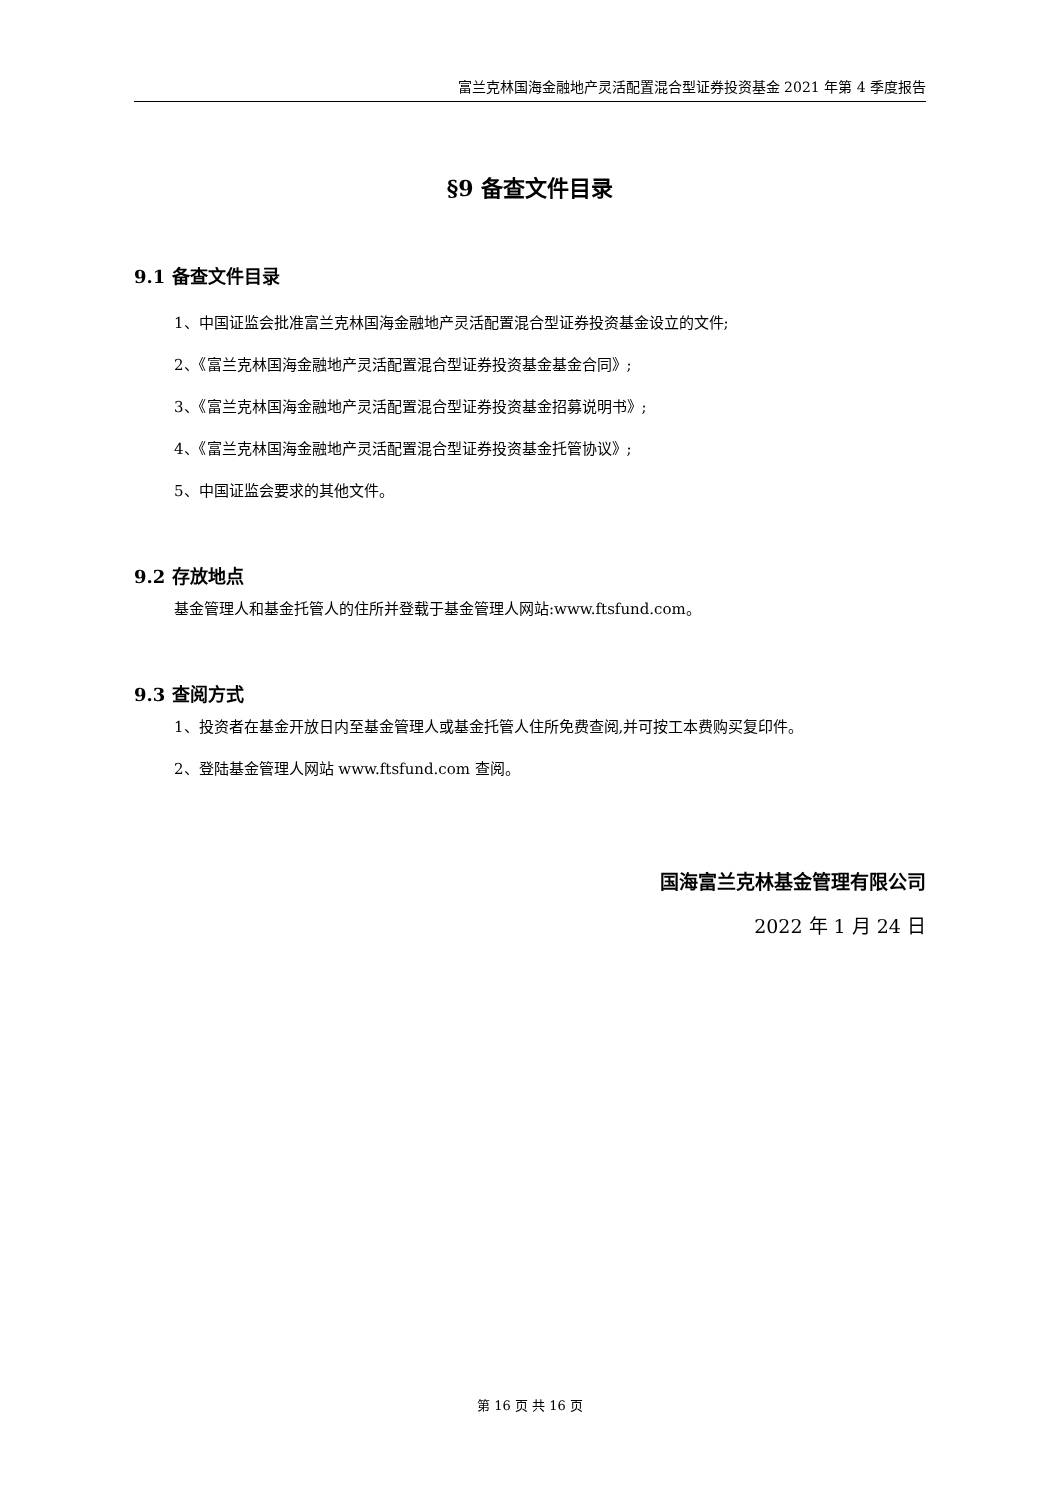富兰克林国海金融地产灵活配置混合型证券投资基金 2021 年第 4 季度报告
§9 备查文件目录
9.1 备查文件目录
1、中国证监会批准富兰克林国海金融地产灵活配置混合型证券投资基金设立的文件;
2、《富兰克林国海金融地产灵活配置混合型证券投资基金基金合同》;
3、《富兰克林国海金融地产灵活配置混合型证券投资基金招募说明书》;
4、《富兰克林国海金融地产灵活配置混合型证券投资基金托管协议》;
5、中国证监会要求的其他文件。
9.2 存放地点
基金管理人和基金托管人的住所并登载于基金管理人网站:www.ftsfund.com。
9.3 查阅方式
1、投资者在基金开放日内至基金管理人或基金托管人住所免费查阅,并可按工本费购买复印件。
2、登陆基金管理人网站 www.ftsfund.com 查阅。
国海富兰克林基金管理有限公司
2022 年 1 月 24 日
第 16 页 共 16 页